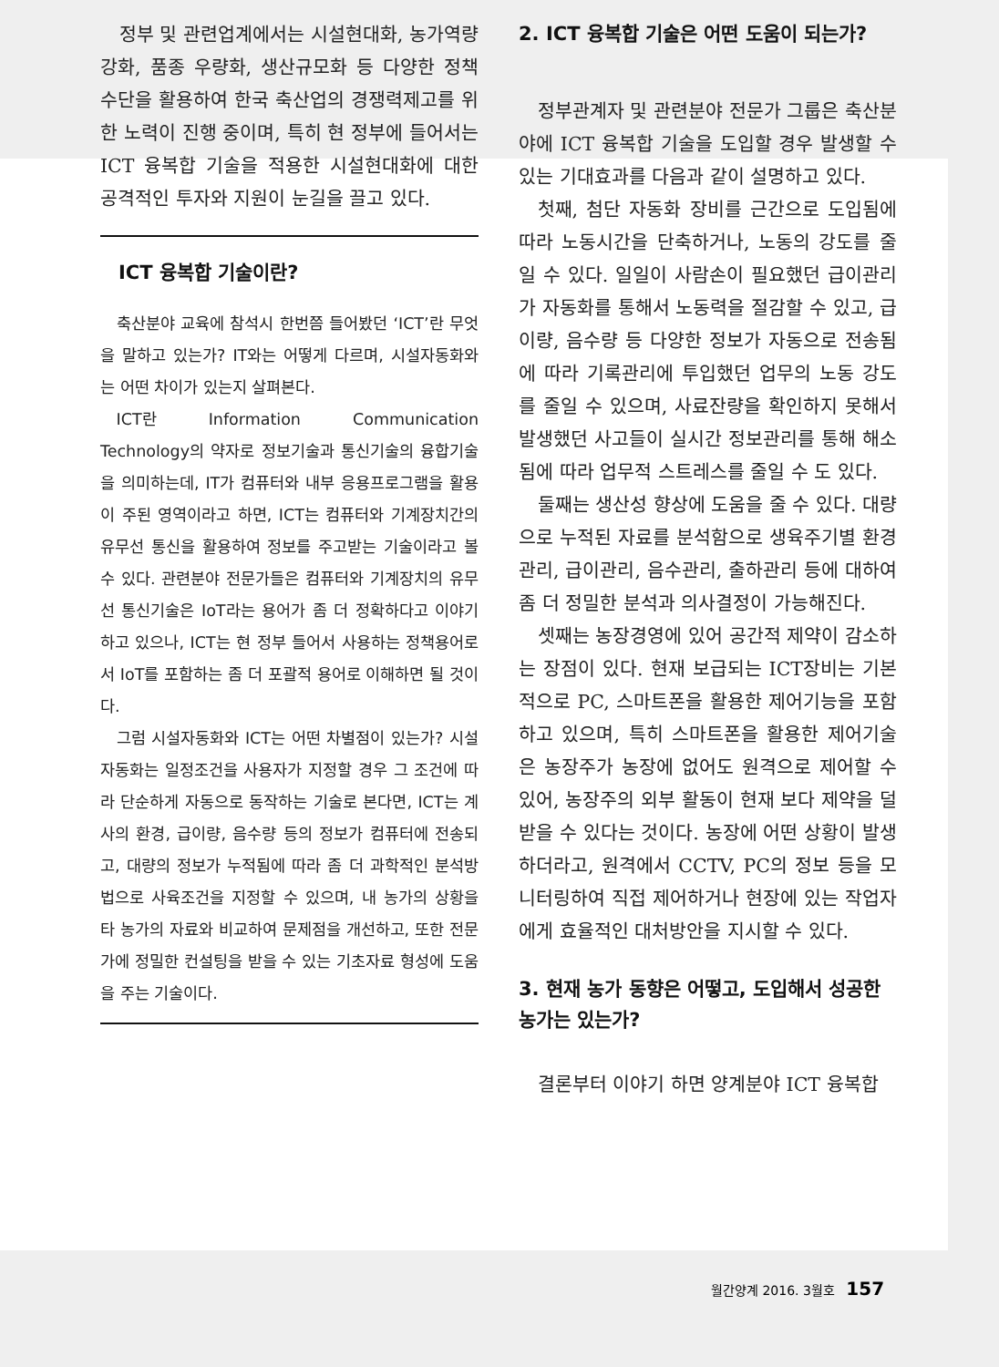정부 및 관련업계에서는 시설현대화, 농가역량 강화, 품종 우량화, 생산규모화 등 다양한 정책 수단을 활용하여 한국 축산업의 경쟁력제고를 위한 노력이 진행 중이며, 특히 현 정부에 들어서는 ICT 융복합 기술을 적용한 시설현대화에 대한 공격적인 투자와 지원이 눈길을 끌고 있다.
ICT 융복합 기술이란?
축산분야 교육에 참석시 한번쯤 들어봤던 ‘ICT’란 무엇을 말하고 있는가? IT와는 어떻게 다르며, 시설자동화와는 어떤 차이가 있는지 살펴본다.
ICT란 Information Communication Technology의 약자로 정보기술과 통신기술의 융합기술을 의미하는데, IT가 컴퓨터와 내부 응용프로그램을 활용이 주된 영역이라고 하면, ICT는 컴퓨터와 기계장치간의 유무선 통신을 활용하여 정보를 주고받는 기술이라고 볼 수 있다. 관련분야 전문가들은 컴퓨터와 기계장치의 유무선 통신기술은 IoT라는 용어가 좀 더 정확하다고 이야기하고 있으나, ICT는 현 정부 들어서 사용하는 정책용어로서 IoT를 포함하는 좀 더 포괄적 용어로 이해하면 될 것이다.
그럼 시설자동화와 ICT는 어떤 차별점이 있는가? 시설자동화는 일정조건을 사용자가 지정할 경우 그 조건에 따라 단순하게 자동으로 동작하는 기술로 본다면, ICT는 계사의 환경, 급이량, 음수량 등의 정보가 컴퓨터에 전송되고, 대량의 정보가 누적됨에 따라 좀 더 과학적인 분석방법으로 사육조건을 지정할 수 있으며, 내 농가의 상황을 타 농가의 자료와 비교하여 문제점을 개선하고, 또한 전문가에 정밀한 컨설팅을 받을 수 있는 기초자료 형성에 도움을 주는 기술이다.
2. ICT 융복합 기술은 어떤 도움이 되는가?
정부관계자 및 관련분야 전문가 그룹은 축산분야에 ICT 융복합 기술을 도입할 경우 발생할 수 있는 기대효과를 다음과 같이 설명하고 있다.
첫째, 첨단 자동화 장비를 근간으로 도입됨에 따라 노동시간을 단축하거나, 노동의 강도를 줄일 수 있다. 일일이 사람손이 필요했던 급이관리가 자동화를 통해서 노동력을 절감할 수 있고, 급이량, 음수량 등 다양한 정보가 자동으로 전송됨에 따라 기록관리에 투입했던 업무의 노동 강도를 줄일 수 있으며, 사료잔량을 확인하지 못해서 발생했던 사고들이 실시간 정보관리를 통해 해소됨에 따라 업무적 스트레스를 줄일 수 도 있다.
둘째는 생산성 향상에 도움을 줄 수 있다. 대량으로 누적된 자료를 분석함으로 생육주기별 환경관리, 급이관리, 음수관리, 출하관리 등에 대하여 좀 더 정밀한 분석과 의사결정이 가능해진다.
셋째는 농장경영에 있어 공간적 제약이 감소하는 장점이 있다. 현재 보급되는 ICT장비는 기본적으로 PC, 스마트폰을 활용한 제어기능을 포함하고 있으며, 특히 스마트폰을 활용한 제어기술은 농장주가 농장에 없어도 원격으로 제어할 수 있어, 농장주의 외부 활동이 현재 보다 제약을 덜 받을 수 있다는 것이다. 농장에 어떤 상황이 발생하더라고, 원격에서 CCTV, PC의 정보 등을 모니터링하여 직접 제어하거나 현장에 있는 작업자에게 효율적인 대처방안을 지시할 수 있다.
3. 현재 농가 동향은 어떻고, 도입해서 성공한 농가는 있는가?
결론부터 이야기 하면 양계분야 ICT 융복합
월간양계 2016. 3월호 157